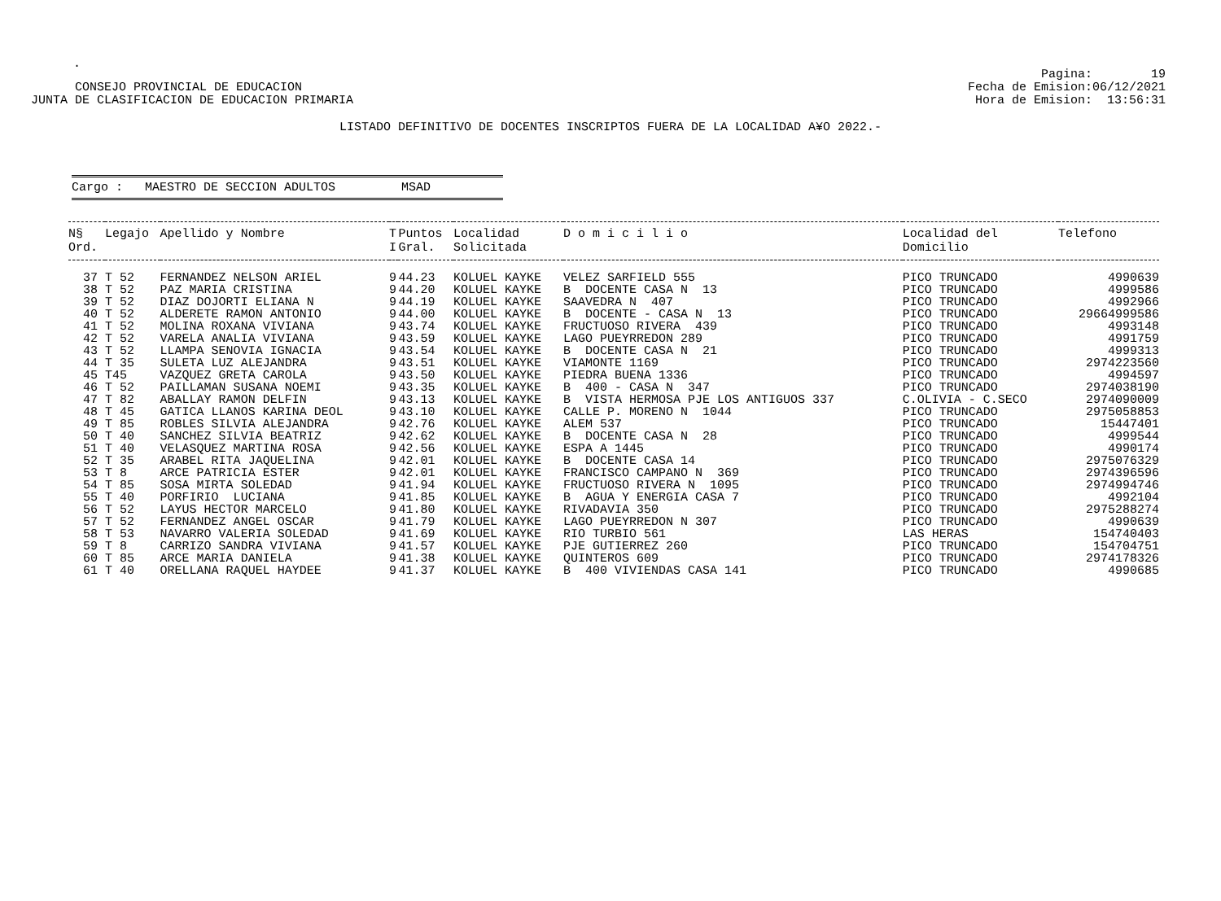.
CONSEJO PROVINCIAL DE EDUCACION JUNTA DE CLASIFICACION DE EDUCACION PRIMARIA
Pagina: 19 Fecha de Emision:06/12/2021 Hora de Emision: 13:56:31
LISTADO DEFINITIVO DE DOCENTES INSCRIPTOS FUERA DE LA LOCALIDAD A¥O 2022.-
Cargo : MAESTRO DE SECCION ADULTOS MSAD
| N§ Ord. | Legajo | Apellido y Nombre | T I | Puntos Gral. | Localidad Solicitada | D o m i c i l i o | Localidad del Domicilio | Telefono |
| --- | --- | --- | --- | --- | --- | --- | --- | --- |
| 37 | T 52 | FERNANDEZ NELSON ARIEL | 9 | 44.23 | KOLUEL KAYKE | VELEZ SARFIELD 555 | PICO TRUNCADO | 4990639 |
| 38 | T 52 | PAZ MARIA CRISTINA | 9 | 44.20 | KOLUEL KAYKE | B DOCENTE CASA N 13 | PICO TRUNCADO | 4999586 |
| 39 | T 52 | DIAZ DOJORTI ELIANA N | 9 | 44.19 | KOLUEL KAYKE | SAAVEDRA N 407 | PICO TRUNCADO | 4992966 |
| 40 | T 52 | ALDERETE RAMON ANTONIO | 9 | 44.00 | KOLUEL KAYKE | B DOCENTE - CASA N 13 | PICO TRUNCADO | 29664999586 |
| 41 | T 52 | MOLINA ROXANA VIVIANA | 9 | 43.74 | KOLUEL KAYKE | FRUCTUOSO RIVERA 439 | PICO TRUNCADO | 4993148 |
| 42 | T 52 | VARELA ANALIA VIVIANA | 9 | 43.59 | KOLUEL KAYKE | LAGO PUEYRREDON 289 | PICO TRUNCADO | 4991759 |
| 43 | T 52 | LLAMPA SENOVIA IGNACIA | 9 | 43.54 | KOLUEL KAYKE | B DOCENTE CASA N 21 | PICO TRUNCADO | 4999313 |
| 44 | T 35 | SULETA LUZ ALEJANDRA | 9 | 43.51 | KOLUEL KAYKE | VIAMONTE 1169 | PICO TRUNCADO | 2974223560 |
| 45 | T45 | VAZQUEZ GRETA CAROLA | 9 | 43.50 | KOLUEL KAYKE | PIEDRA BUENA 1336 | PICO TRUNCADO | 4994597 |
| 46 | T 52 | PAILLAMAN SUSANA NOEMI | 9 | 43.35 | KOLUEL KAYKE | B 400 - CASA N 347 | PICO TRUNCADO | 2974038190 |
| 47 | T 82 | ABALLAY RAMON DELFIN | 9 | 43.13 | KOLUEL KAYKE | B VISTA HERMOSA PJE LOS ANTIGUOS 337 | C.OLIVIA - C.SECO | 2974090009 |
| 48 | T 45 | GATICA LLANOS KARINA DEOL | 9 | 43.10 | KOLUEL KAYKE | CALLE P. MORENO N 1044 | PICO TRUNCADO | 2975058853 |
| 49 | T 85 | ROBLES SILVIA ALEJANDRA | 9 | 42.76 | KOLUEL KAYKE | ALEM 537 | PICO TRUNCADO | 15447401 |
| 50 | T 40 | SANCHEZ SILVIA BEATRIZ | 9 | 42.62 | KOLUEL KAYKE | B DOCENTE CASA N 28 | PICO TRUNCADO | 4999544 |
| 51 | T 40 | VELASQUEZ MARTINA ROSA | 9 | 42.56 | KOLUEL KAYKE | ESPA A 1445 | PICO TRUNCADO | 4990174 |
| 52 | T 35 | ARABEL RITA JAQUELINA | 9 | 42.01 | KOLUEL KAYKE | B DOCENTE CASA 14 | PICO TRUNCADO | 2975076329 |
| 53 | T 8 | ARCE PATRICIA ESTER | 9 | 42.01 | KOLUEL KAYKE | FRANCISCO CAMPANO N 369 | PICO TRUNCADO | 2974396596 |
| 54 | T 85 | SOSA MIRTA SOLEDAD | 9 | 41.94 | KOLUEL KAYKE | FRUCTUOSO RIVERA N 1095 | PICO TRUNCADO | 2974994746 |
| 55 | T 40 | PORFIRIO LUCIANA | 9 | 41.85 | KOLUEL KAYKE | B AGUA Y ENERGIA CASA 7 | PICO TRUNCADO | 4992104 |
| 56 | T 52 | LAYUS HECTOR MARCELO | 9 | 41.80 | KOLUEL KAYKE | RIVADAVIA 350 | PICO TRUNCADO | 2975288274 |
| 57 | T 52 | FERNANDEZ ANGEL OSCAR | 9 | 41.79 | KOLUEL KAYKE | LAGO PUEYRREDON N 307 | PICO TRUNCADO | 4990639 |
| 58 | T 53 | NAVARRO VALERIA SOLEDAD | 9 | 41.69 | KOLUEL KAYKE | RIO TURBIO 561 | LAS HERAS | 154740403 |
| 59 | T 8 | CARRIZO SANDRA VIVIANA | 9 | 41.57 | KOLUEL KAYKE | PJE GUTIERREZ 260 | PICO TRUNCADO | 154704751 |
| 60 | T 85 | ARCE MARIA DANIELA | 9 | 41.38 | KOLUEL KAYKE | QUINTEROS 609 | PICO TRUNCADO | 2974178326 |
| 61 | T 40 | ORELLANA RAQUEL HAYDEE | 9 | 41.37 | KOLUEL KAYKE | B 400 VIVIENDAS CASA 141 | PICO TRUNCADO | 4990685 |